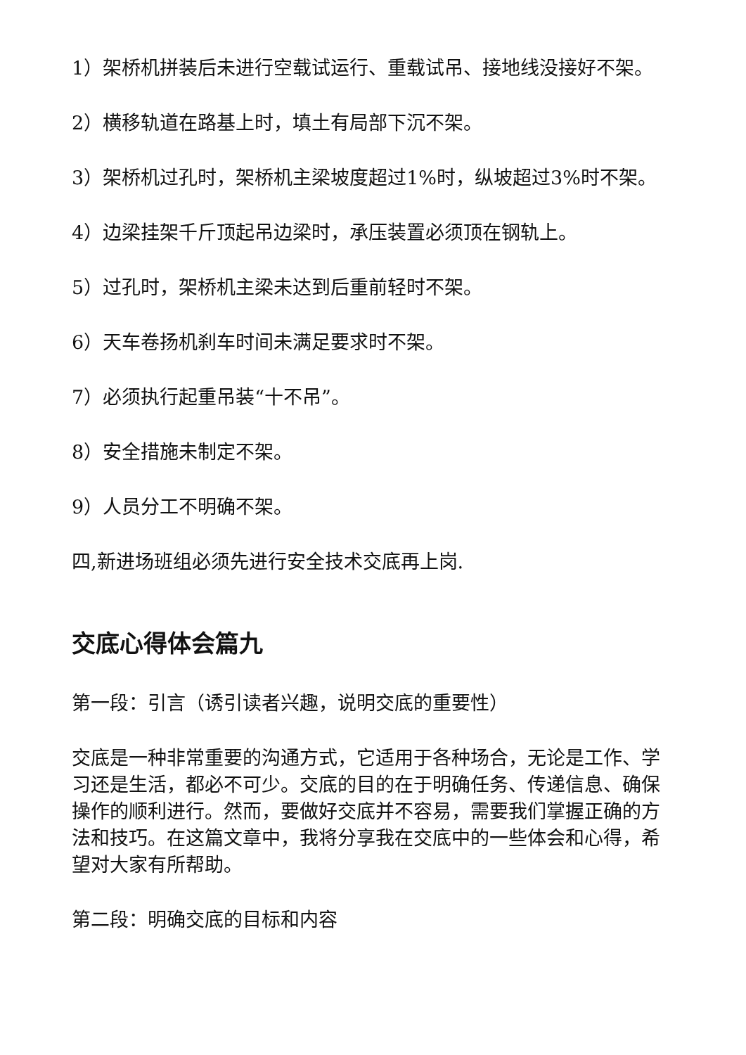1）架桥机拼装后未进行空载试运行、重载试吊、接地线没接好不架。
2）横移轨道在路基上时，填土有局部下沉不架。
3）架桥机过孔时，架桥机主梁坡度超过1%时，纵坡超过3%时不架。
4）边梁挂架千斤顶起吊边梁时，承压装置必须顶在钢轨上。
5）过孔时，架桥机主梁未达到后重前轻时不架。
6）天车卷扬机刹车时间未满足要求时不架。
7）必须执行起重吊装“十不吊”。
8）安全措施未制定不架。
9）人员分工不明确不架。
四,新进场班组必须先进行安全技术交底再上岗.
交底心得体会篇九
第一段：引言（诱引读者兴趣，说明交底的重要性）
交底是一种非常重要的沟通方式，它适用于各种场合，无论是工作、学习还是生活，都必不可少。交底的目的在于明确任务、传递信息、确保操作的顺利进行。然而，要做好交底并不容易，需要我们掌握正确的方法和技巧。在这篇文章中，我将分享我在交底中的一些体会和心得，希望对大家有所帮助。
第二段：明确交底的目标和内容